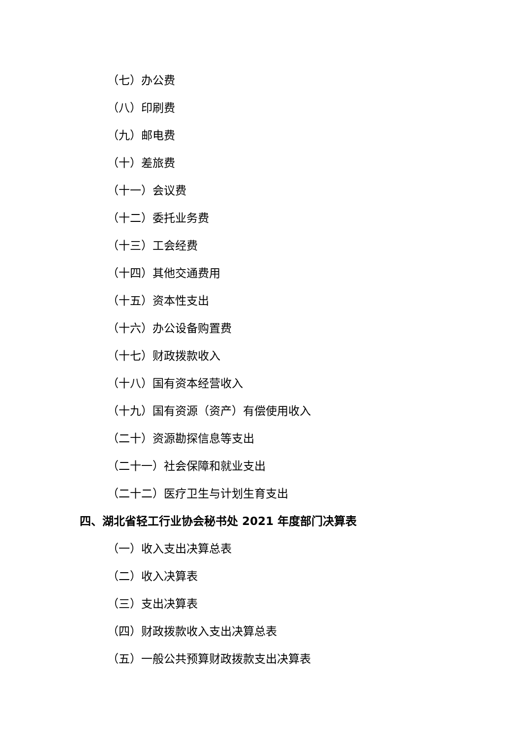（七）办公费
（八）印刷费
（九）邮电费
（十）差旅费
（十一）会议费
（十二）委托业务费
（十三）工会经费
（十四）其他交通费用
（十五）资本性支出
（十六）办公设备购置费
（十七）财政拨款收入
（十八）国有资本经营收入
（十九）国有资源（资产）有偿使用收入
（二十）资源勘探信息等支出
（二十一）社会保障和就业支出
（二十二）医疗卫生与计划生育支出
四、湖北省轻工行业协会秘书处 2021 年度部门决算表
（一）收入支出决算总表
（二）收入决算表
（三）支出决算表
（四）财政拨款收入支出决算总表
（五）一般公共预算财政拨款支出决算表